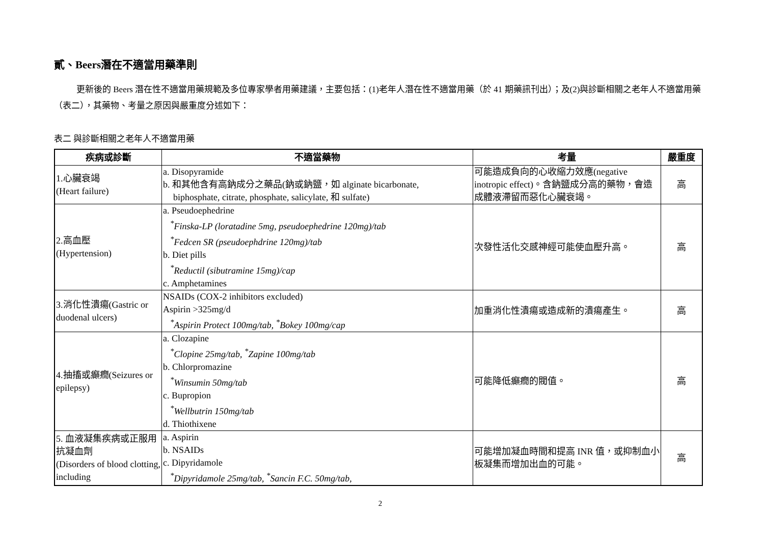貳、Beers潛在不適當用藥準則
更新後的 Beers 潛在性不適當用藥規範及多位專家學者用藥建議，主要包括：(1)老年人潛在性不適當用藥（於 41 期藥訊刊出）；及(2)與診斷相關之老年人不適當用藥（表二），其藥物、考量之原因與嚴重度分述如下：
表二 與診斷相關之老年人不適當用藥
| 疾病或診斷 | 不適當藥物 | 考量 | 嚴重度 |
| --- | --- | --- | --- |
| 1.心臟衰竭 (Heart failure) | a. Disopyramide b. 和其他含有高鈉成分之藥品(鈉或鈉鹽，如 alginate bicarbonate, biphosphate, citrate, phosphate, salicylate, 和 sulfate) | 可能造成負向的心收縮力效應(negative inotropic effect)。含鈉鹽成分高的藥物，會造成體液滯留而惡化心臟衰竭。 | 高 |
| 2.高血壓 (Hypertension) | a. Pseudoephedrine <sup>*</sup> Finska-LP (loratadine 5mg, pseudoephedrine 120mg)/tab <sup>*</sup> Fedcen SR (pseudoephdrine 120mg)/tab b. Diet pills <sup>*</sup> Reductil (sibutramine 15mg)/cap c. Amphetamines | 次發性活化交感神經可能使血壓升高。 | 高 |
| 3.消化性潰瘍(Gastric or duodenal ulcers) | NSAIDs (COX-2 inhibitors excluded) Aspirin >325mg/d <sup>*</sup> Aspirin Protect 100mg/tab, <sup>*</sup>Bokey 100mg/cap | 加重消化性潰瘍或造成新的潰瘍產生。 | 高 |
| 4.抽搐或癲癇(Seizures or epilepsy) | a. Clozapine <sup>*</sup> Clopine 25mg/tab, <sup>*</sup>Zapine 100mg/tab b. Chlorpromazine <sup>*</sup> Winsumin 50mg/tab c. Bupropion <sup>*</sup> Wellbutrin 150mg/tab d. Thiothixene | 可能降低癲癇的閥值。 | 高 |
| 5. 血液凝集疾病或正服用抗凝血劑 (Disorders of blood clotting, including | a. Aspirin b. NSAIDs c. Dipyridamole <sup>*</sup> Dipyridamole 25mg/tab, <sup>*</sup>Sancin F.C. 50mg/tab, | 可能增加凝血時間和提高 INR 值，或抑制血小板凝集而增加出血的可能。 | 高 |
2